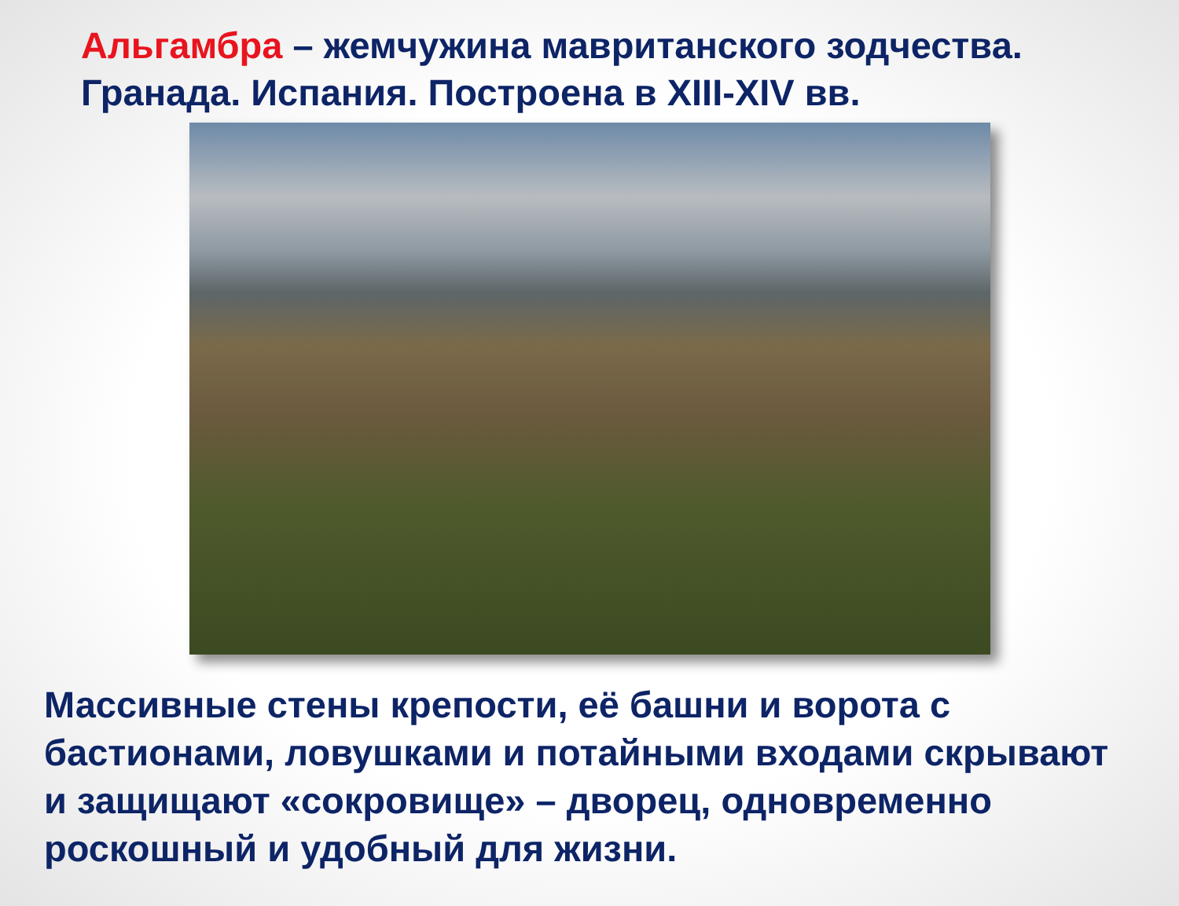Альгамбра – жемчужина мавританского зодчества. Гранада. Испания. Построена в XIII-XIV вв.
Массивные стены крепости, её башни и ворота с бастионами, ловушками и потайными входами скрывают и защищают «сокровище» – дворец, одновременно роскошный и удобный для жизни.